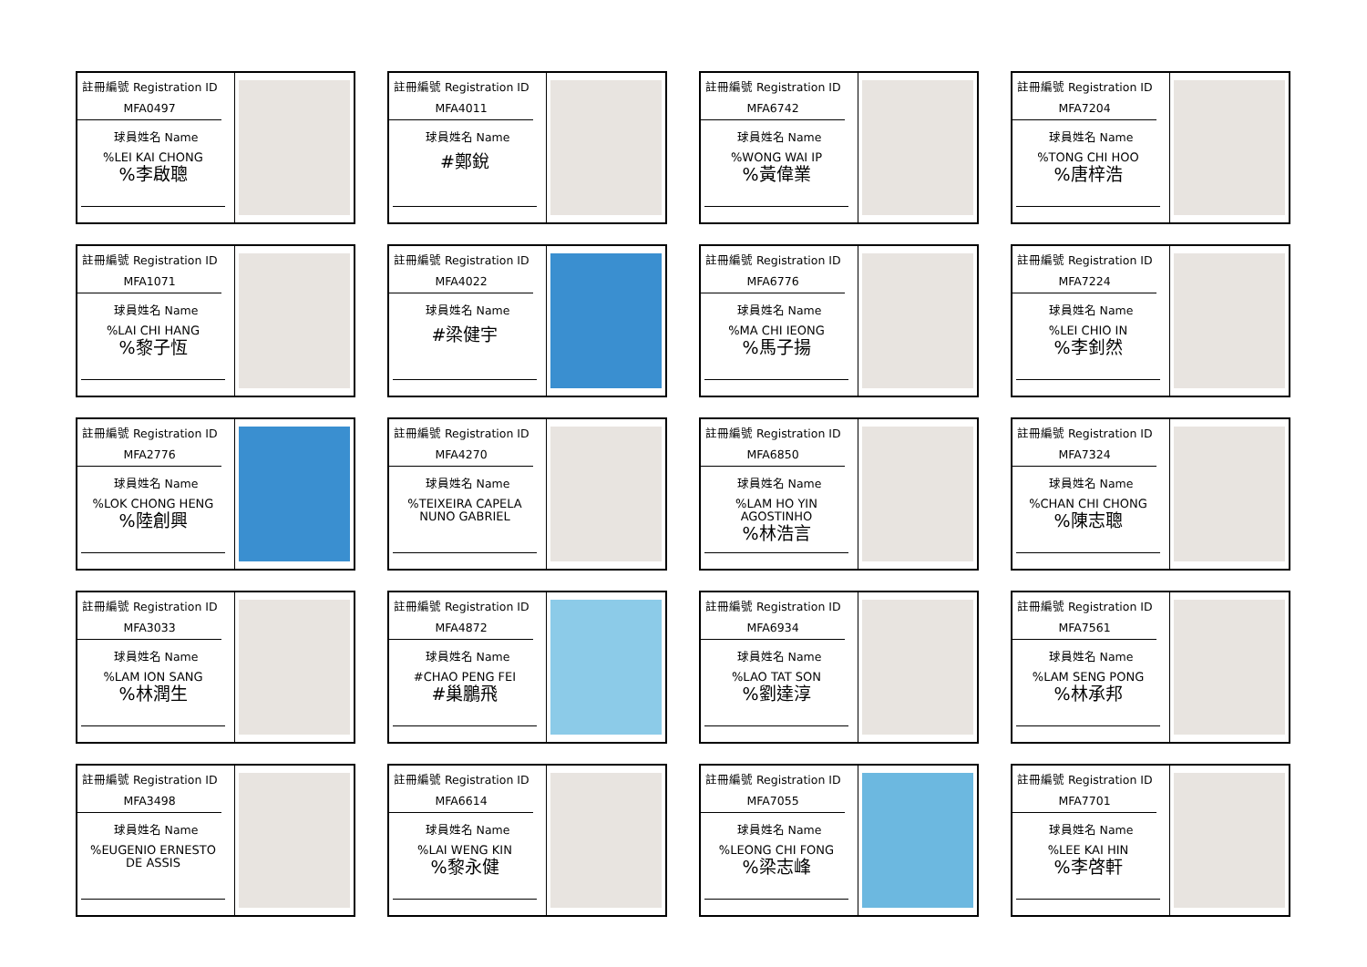註冊編號 Registration ID
MFA0497
球員姓名 Name
%LEI KAI CHONG%李啟聰
註冊編號 Registration ID
MFA4011
球員姓名 Name
#鄭銳
註冊編號 Registration ID
MFA6742
球員姓名 Name
%WONG WAI IP%黃偉業
註冊編號 Registration ID
MFA7204
球員姓名 Name
%TONG CHI HOO%唐梓浩
註冊編號 Registration ID
MFA1071
球員姓名 Name
%LAI CHI HANG%黎子恆
註冊編號 Registration ID
MFA4022
球員姓名 Name
#梁健宇
註冊編號 Registration ID
MFA6776
球員姓名 Name
%MA CHI IEONG%馬子揚
註冊編號 Registration ID
MFA7224
球員姓名 Name
%LEI CHIO IN%李釗然
註冊編號 Registration ID
MFA2776
球員姓名 Name
%LOK CHONG HENG%陸創興
註冊編號 Registration ID
MFA4270
球員姓名 Name
%TEIXEIRA CAPELA NUNO GABRIEL
註冊編號 Registration ID
MFA6850
球員姓名 Name
%LAM HO YIN AGOSTINHO%林浩言
註冊編號 Registration ID
MFA7324
球員姓名 Name
%CHAN CHI CHONG%陳志聰
註冊編號 Registration ID
MFA3033
球員姓名 Name
%LAM ION SANG%林潤生
註冊編號 Registration ID
MFA4872
球員姓名 Name
#CHAO PENG FEI
#巢鵬飛
註冊編號 Registration ID
MFA6934
球員姓名 Name
%LAO TAT SON%劉達淳
註冊編號 Registration ID
MFA7561
球員姓名 Name
%LAM SENG PONG%林承邦
註冊編號 Registration ID
MFA3498
球員姓名 Name
%EUGENIO ERNESTO DE ASSIS
註冊編號 Registration ID
MFA6614
球員姓名 Name
%LAI WENG KIN%黎永健
註冊編號 Registration ID
MFA7055
球員姓名 Name
%LEONG CHI FONG%梁志峰
註冊編號 Registration ID
MFA7701
球員姓名 Name
%LEE KAI HIN%李啓軒